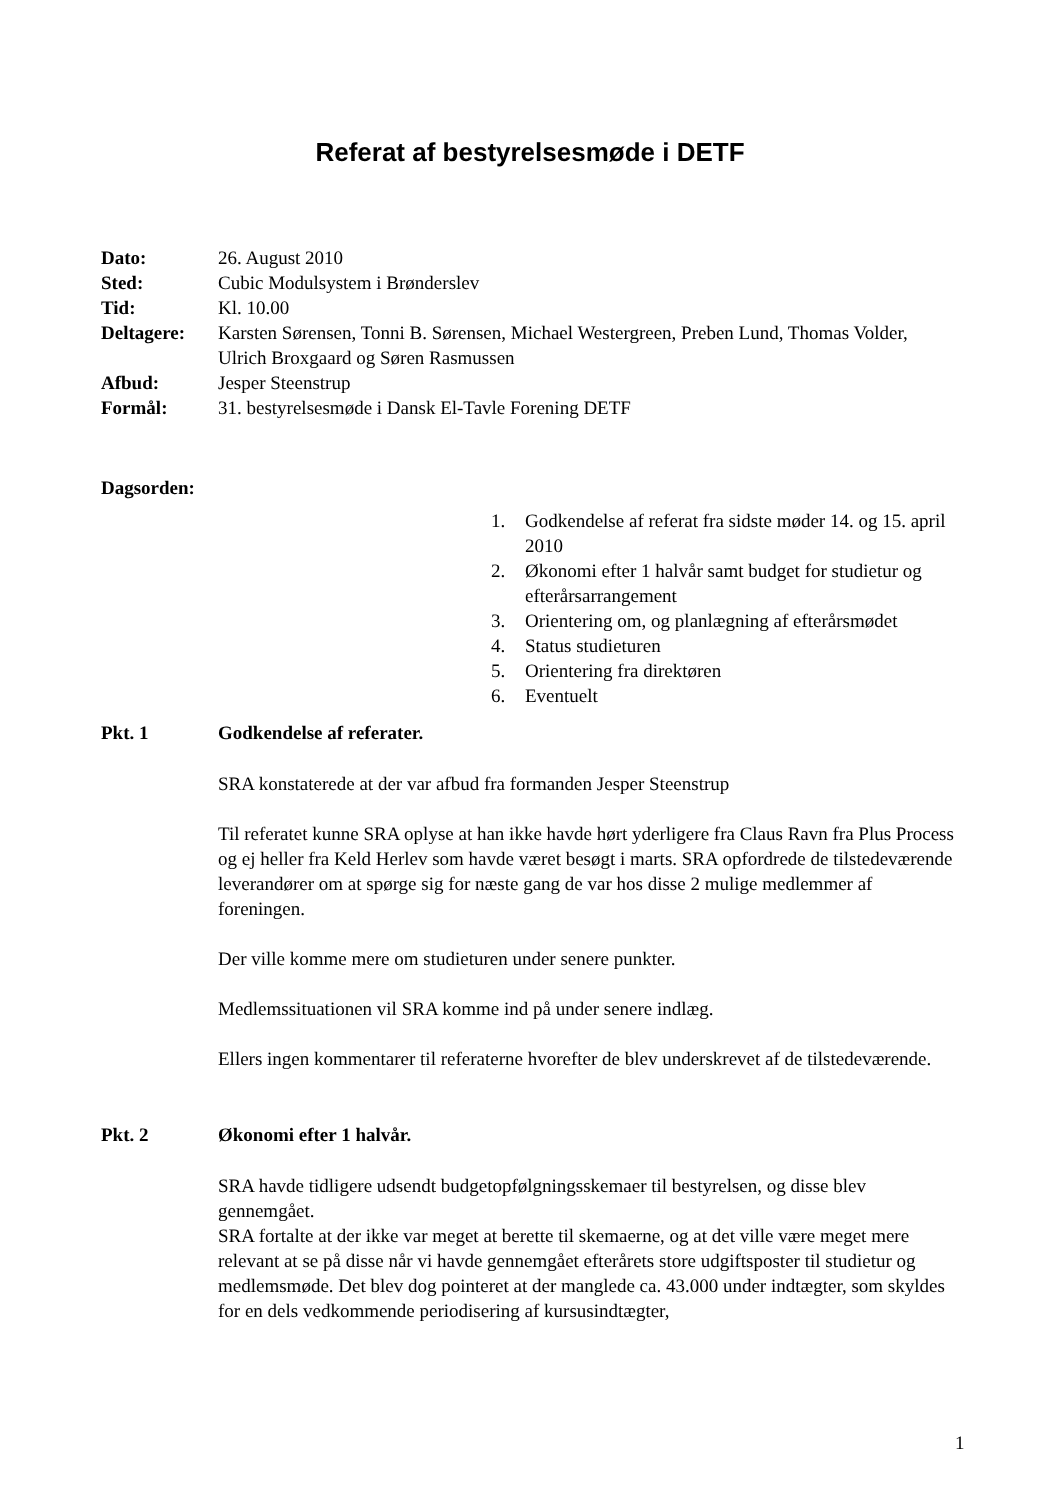Referat af bestyrelsesmøde i DETF
Dato: 26. August 2010
Sted: Cubic Modulsystem i Brønderslev
Tid: Kl. 10.00
Deltagere: Karsten Sørensen, Tonni B. Sørensen, Michael Westergreen, Preben Lund, Thomas Volder, Ulrich Broxgaard og Søren Rasmussen
Afbud: Jesper Steenstrup
Formål: 31. bestyrelsesmøde i Dansk El-Tavle Forening DETF
Dagsorden:
1. Godkendelse af referat fra sidste møder 14. og 15. april 2010
2. Økonomi efter 1 halvår samt budget for studietur og efterårsarrangement
3. Orientering om, og planlægning af efterårsmødet
4. Status studieturen
5. Orientering fra direktøren
6. Eventuelt
Pkt. 1 Godkendelse af referater.
SRA konstaterede at der var afbud fra formanden Jesper Steenstrup
Til referatet kunne SRA oplyse at han ikke havde hørt yderligere fra Claus Ravn fra Plus Process og ej heller fra Keld Herlev som havde været besøgt i marts. SRA opfordrede de tilstedeværende leverandører om at spørge sig for næste gang de var hos disse 2 mulige medlemmer af foreningen.
Der ville komme mere om studieturen under senere punkter.
Medlemssituationen vil SRA komme ind på under senere indlæg.
Ellers ingen kommentarer til referaterne hvorefter de blev underskrevet af de tilstedeværende.
Pkt. 2 Økonomi efter 1 halvår.
SRA havde tidligere udsendt budgetopfølgningsskemaer til bestyrelsen, og disse blev gennemgået.
SRA fortalte at der ikke var meget at berette til skemaerne, og at det ville være meget mere relevant at se på disse når vi havde gennemgået efterårets store udgiftsposter til studietur og medlemsmøde. Det blev dog pointeret at der manglede ca. 43.000 under indtægter, som skyldes for en dels vedkommende periodisering af kursusindtægter,
1